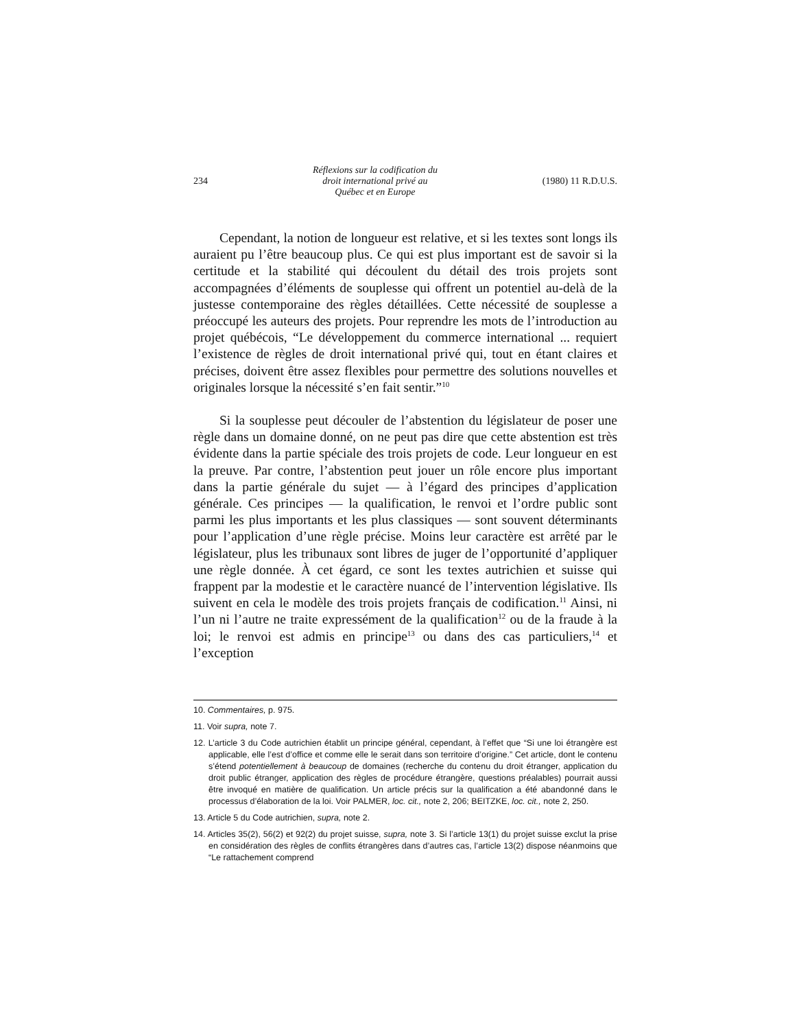234
Réflexions sur la codification du
droit international privé au
Québec et en Europe
(1980) 11 R.D.U.S.
Cependant, la notion de longueur est relative, et si les textes sont longs ils auraient pu l’être beaucoup plus. Ce qui est plus important est de savoir si la certitude et la stabilité qui découlent du détail des trois projets sont accompagnées d’éléments de souplesse qui offrent un potentiel au-delà de la justesse contemporaine des règles détaillées. Cette nécessité de souplesse a préoccupé les auteurs des projets. Pour reprendre les mots de l’introduction au projet québécois, “Le développement du commerce international ... requiert l’existence de règles de droit international privé qui, tout en étant claires et précises, doivent être assez flexibles pour permettre des solutions nouvelles et originales lorsque la nécessité s’en fait sentir.”<sup>10</sup>
Si la souplesse peut découler de l’abstention du législateur de poser une règle dans un domaine donné, on ne peut pas dire que cette abstention est très évidente dans la partie spéciale des trois projets de code. Leur longueur en est la preuve. Par contre, l’abstention peut jouer un rôle encore plus important dans la partie générale du sujet — à l’égard des principes d’application générale. Ces principes — la qualification, le renvoi et l’ordre public sont parmi les plus importants et les plus classiques — sont souvent déterminants pour l’application d’une règle précise. Moins leur caractère est arrêté par le législateur, plus les tribunaux sont libres de juger de l’opportunité d’appliquer une règle donnée. À cet égard, ce sont les textes autrichien et suisse qui frappent par la modestie et le caractère nuancé de l’intervention législative. Ils suivent en cela le modèle des trois projets français de codification.<sup>11</sup> Ainsi, ni l’un ni l’autre ne traite expressément de la qualification<sup>12</sup> ou de la fraude à la loi; le renvoi est admis en principe<sup>13</sup> ou dans des cas particuliers,<sup>14</sup> et l’exception
10. Commentaires, p. 975.
11. Voir supra, note 7.
12. L’article 3 du Code autrichien établit un principe général, cependant, à l’effet que “Si une loi étrangère est applicable, elle l’est d’office et comme elle le serait dans son territoire d’origine.” Cet article, dont le contenu s’étend potentiellement à beaucoup de domaines (recherche du contenu du droit étranger, application du droit public étranger, application des règles de procédure étrangère, questions préalables) pourrait aussi être invoqué en matière de qualification. Un article précis sur la qualification a été abandonné dans le processus d’élaboration de la loi. Voir PALMER, loc. cit., note 2, 206; BEITZKE, loc. cit., note 2, 250.
13. Article 5 du Code autrichien, supra, note 2.
14. Articles 35(2), 56(2) et 92(2) du projet suisse, supra, note 3. Si l’article 13(1) du projet suisse exclut la prise en considération des règles de conflits étrangères dans d’autres cas, l’article 13(2) dispose néanmoins que “Le rattachement comprend